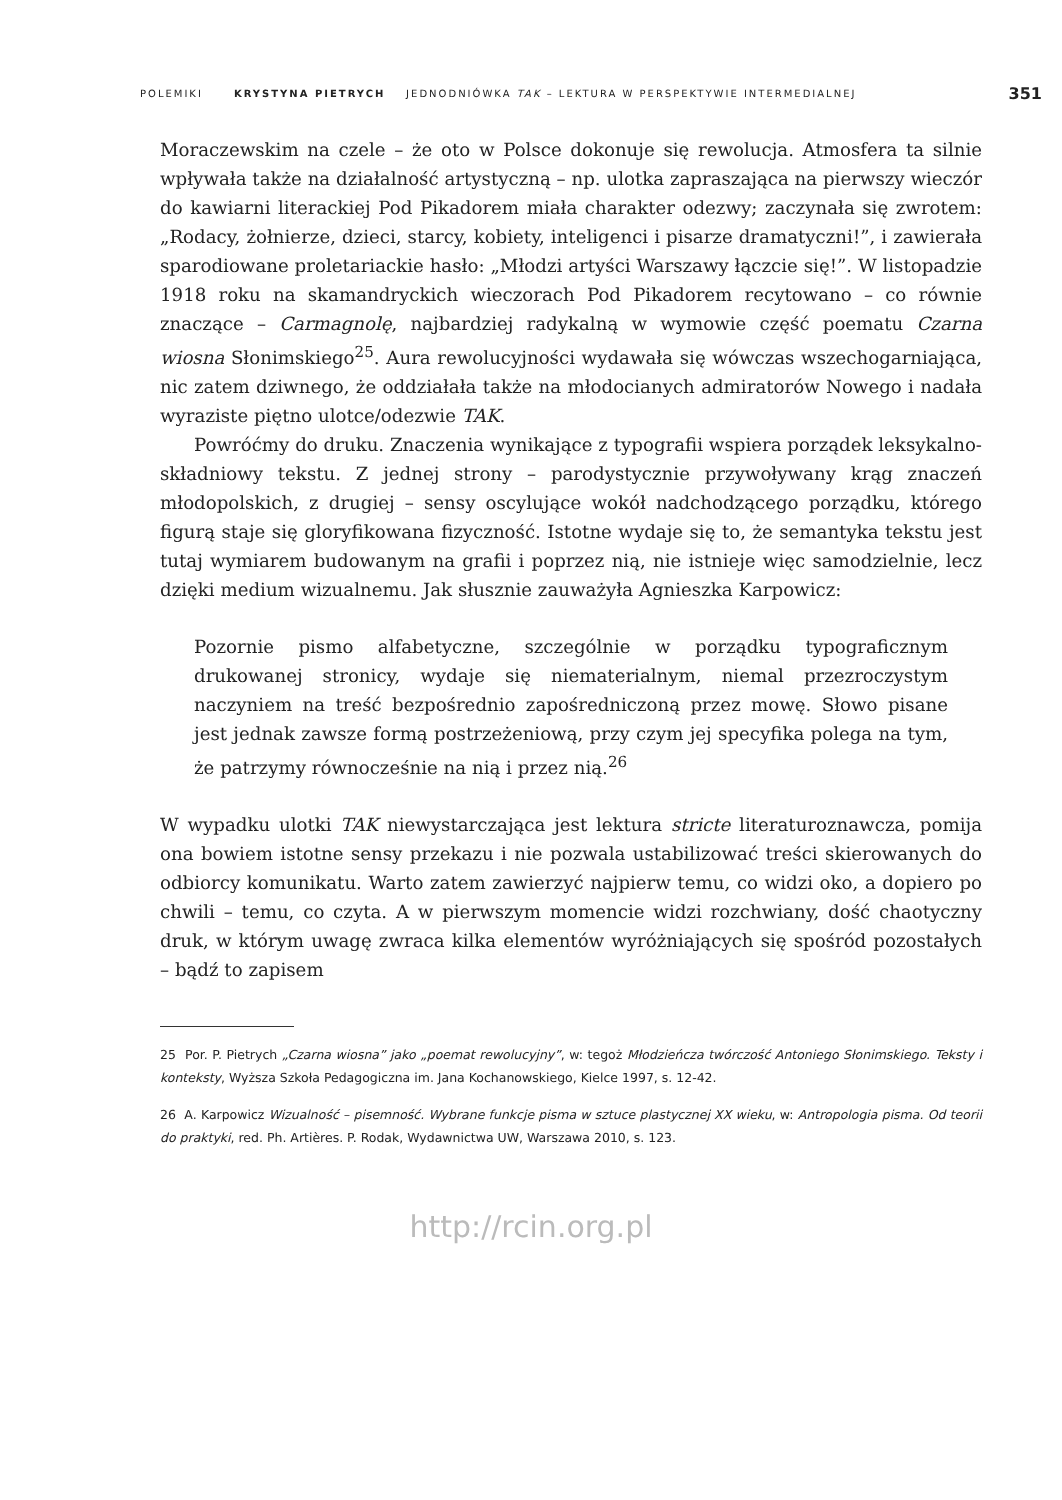POLEMIKI KRYSTYNA PIETRYCH JEDNODNIÓWKA TAK – LEKTURA W PERSPEKTYWIE INTERMEDIALNEJ 351
Moraczewskim na czele – że oto w Polsce dokonuje się rewolucja. Atmosfera ta silnie wpływała także na działalność artystyczną – np. ulotka zapraszająca na pierwszy wieczór do kawiarni literackiej Pod Pikadorem miała charakter odezwy; zaczynała się zwrotem: „Rodacy, żołnierze, dzieci, starcy, kobiety, inteligenci i pisarze dramatyczni!”, i zawierała sparodiowane proletariackie hasło: „Młodzi artyści Warszawy łączcie się!”. W listopadzie 1918 roku na skamandryckich wieczorach Pod Pikadorem recytowano – co równie znaczące – Carmagnolę, najbardziej radykalną w wymowie część poematu Czarna wiosna Słonimskiego<sup>25</sup>. Aura rewolucyjności wydawała się wówczas wszechogarniająca, nic zatem dziwnego, że oddziałała także na młodocianych admiratorów Nowego i nadała wyraziste piętno ulotce/odezwie TAK.
Powróćmy do druku. Znaczenia wynikające z typografii wspiera porządek leksykalno-składniowy tekstu. Z jednej strony – parodystycznie przywoływany krąg znaczeń młodopolskich, z drugiej – sensy oscylujące wokół nadchodzącego porządku, którego figurą staje się gloryfikowana fizyczność. Istotne wydaje się to, że semantyka tekstu jest tutaj wymiarem budowanym na grafii i poprzez nią, nie istnieje więc samodzielnie, lecz dzięki medium wizualnemu. Jak słusznie zauważyła Agnieszka Karpowicz:
Pozornie pismo alfabetyczne, szczególnie w porządku typograficznym drukowanej stronicy, wydaje się niematerialnym, niemal przezroczystym naczyniem na treść bezpośrednio zapośredniczoną przez mowę. Słowo pisane jest jednak zawsze formą postrzeżeniową, przy czym jej specyfika polega na tym, że patrzymy równocześnie na nią i przez nią.<sup>26</sup>
W wypadku ulotki TAK niewystarczająca jest lektura stricte literaturoznawcza, pomija ona bowiem istotne sensy przekazu i nie pozwala ustabilizować treści skierowanych do odbiorcy komunikatu. Warto zatem zawierzyć najpierw temu, co widzi oko, a dopiero po chwili – temu, co czyta. A w pierwszym momencie widzi rozchwiany, dość chaotyczny druk, w którym uwagę zwraca kilka elementów wyróżniających się spośród pozostałych – bądź to zapisem
25 Por. P. Pietrych „Czarna wiosna” jako „poemat rewolucyjny”, w: tegoż Młodzieńcza twórczość Antoniego Słonimskiego. Teksty i konteksty, Wyższa Szkoła Pedagogiczna im. Jana Kochanowskiego, Kielce 1997, s. 12-42.
26 A. Karpowicz Wizualność – pisemność. Wybrane funkcje pisma w sztuce plastycznej XX wieku, w: Antropologia pisma. Od teorii do praktyki, red. Ph. Artières. P. Rodak, Wydawnictwa UW, Warszawa 2010, s. 123.
http://rcin.org.pl